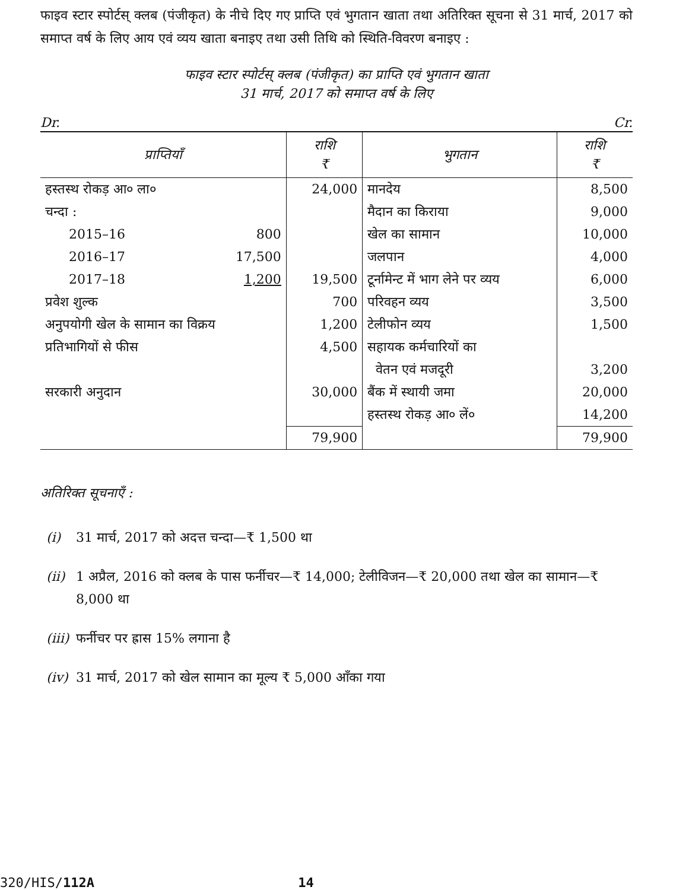फाइव स्टार स्पोर्टस् क्लब (पंजीकृत) के नीचे दिए गए प्राप्ति एवं भुगतान खाता तथा अतिरिक्त सूचना से 31 मार्च, 2017 को समाप्त वर्ष के लिए आय एवं व्यय खाता बनाइए तथा उसी तिथि को स्थिति-विवरण बनाइए :
फाइव स्टार स्पोर्टस् क्लब (पंजीकृत) का प्राप्ति एवं भुगतान खाता
31 मार्च, 2017 को समाप्त वर्ष के लिए
Dr. Cr.
| प्राप्तियाँ | | राशि ₹ | भुगतान | राशि ₹ |
| --- | --- | --- | --- | --- |
| हस्तस्थ रोकड़ आ० ला० | | 24,000 | मानदेय | 8,500 |
| चन्दा : | | | मैदान का किराया | 9,000 |
| 2015–16 | 800 | | खेल का सामान | 10,000 |
| 2016–17 | 17,500 | | जलपान | 4,000 |
| 2017–18 | 1,200 | 19,500 | टूर्नामेन्ट में भाग लेने पर व्यय | 6,000 |
| प्रवेश शुल्क | | 700 | परिवहन व्यय | 3,500 |
| अनुपयोगी खेल के सामान का विक्रय | | 1,200 | टेलीफोन व्यय | 1,500 |
| प्रतिभागियों से फीस | | 4,500 | सहायक कर्मचारियों का वेतन एवं मजदूरी | 3,200 |
| सरकारी अनुदान | | 30,000 | बैंक में स्थायी जमा | 20,000 |
| | | | हस्तस्थ रोकड़ आ० लें० | 14,200 |
| | | 79,900 | | 79,900 |
अतिरिक्त सूचनाएँ :
(i) 31 मार्च, 2017 को अदत्त चन्दा—₹ 1,500 था
(ii) 1 अप्रैल, 2016 को क्लब के पास फर्नीचर—₹ 14,000; टेलीविजन—₹ 20,000 तथा खेल का सामान—₹ 8,000 था
(iii) फर्नीचर पर ह्रास 15% लगाना है
(iv) 31 मार्च, 2017 को खेल सामान का मूल्य ₹ 5,000 आँका गया
320/HIS/112A 14